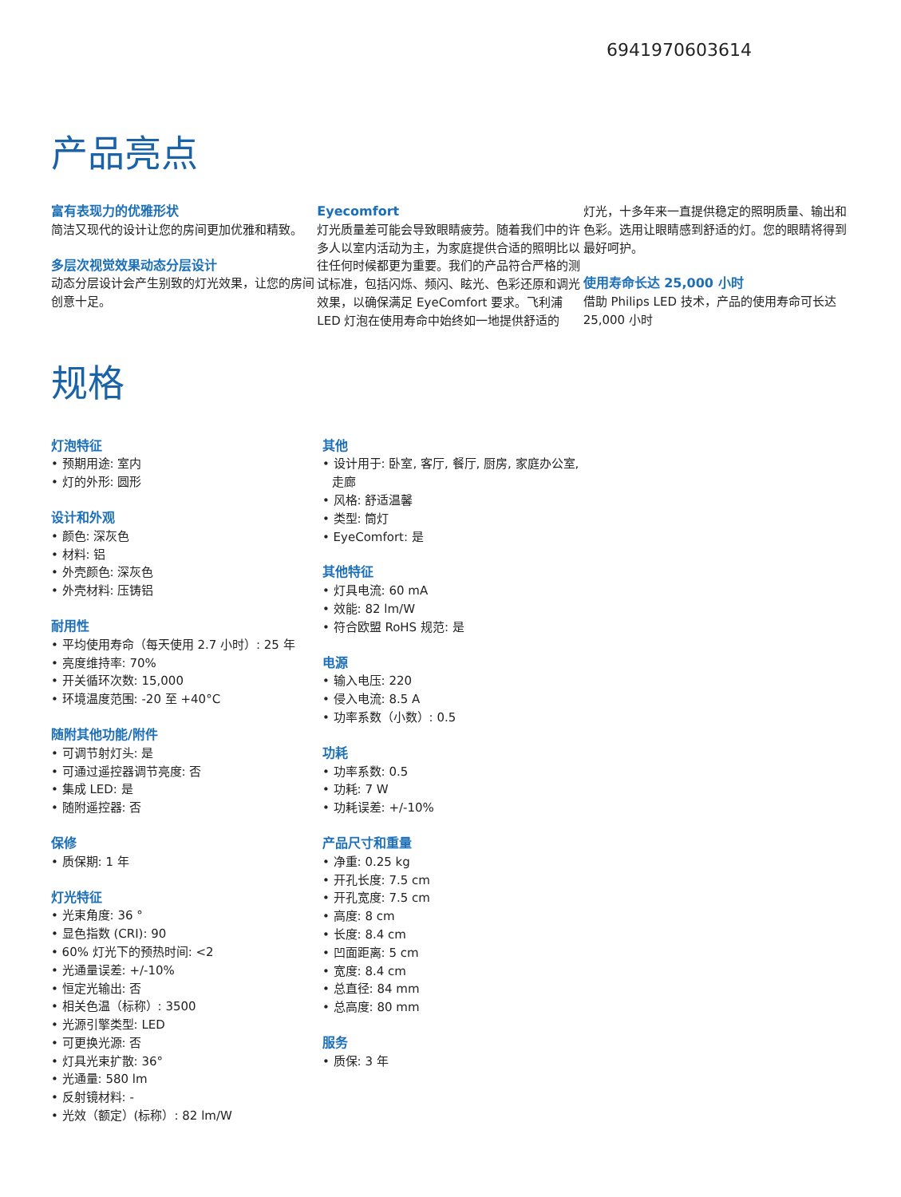6941970603614
产品亮点
富有表现力的优雅形状
简洁又现代的设计让您的房间更加优雅和精致。
多层次视觉效果动态分层设计
动态分层设计会产生别致的灯光效果，让您的房间创意十足。
Eyecomfort
灯光质量差可能会导致眼睛疲劳。随着我们中的许多人以室内活动为主，为家庭提供合适的照明比以往任何时候都更为重要。我们的产品符合严格的测试标准，包括闪烁、频闪、眩光、色彩还原和调光效果，以确保满足 EyeComfort 要求。飞利浦 LED 灯泡在使用寿命中始终如一地提供舒适的
灯光，十多年来一直提供稳定的照明质量、输出和色彩。选用让眼睛感到舒适的灯。您的眼睛将得到最好呵护。
使用寿命长达 25,000 小时
借助 Philips LED 技术，产品的使用寿命可长达 25,000 小时
规格
灯泡特征
• 预期用途: 室内
• 灯的外形: 圆形
设计和外观
• 颜色: 深灰色
• 材料: 铝
• 外壳颜色: 深灰色
• 外壳材料: 压铸铝
耐用性
• 平均使用寿命（每天使用 2.7 小时）: 25 年
• 亮度维持率: 70%
• 开关循环次数: 15,000
• 环境温度范围: -20 至 +40°C
随附其他功能/附件
• 可调节射灯头: 是
• 可通过遥控器调节亮度: 否
• 集成 LED: 是
• 随附遥控器: 否
保修
• 质保期: 1 年
灯光特征
• 光束角度: 36 °
• 显色指数 (CRI): 90
• 60% 灯光下的预热时间: <2
• 光通量误差: +/-10%
• 恒定光输出: 否
• 相关色温（标称）: 3500
• 光源引擎类型: LED
• 可更换光源: 否
• 灯具光束扩散: 36°
• 光通量: 580 lm
• 反射镜材料: -
• 光效（额定）(标称）: 82 lm/W
其他
• 设计用于: 卧室, 客厅, 餐厅, 厨房, 家庭办公室, 走廊
• 风格: 舒适温馨
• 类型: 筒灯
• EyeComfort: 是
其他特征
• 灯具电流: 60 mA
• 效能: 82 lm/W
• 符合欧盟 RoHS 规范: 是
电源
• 输入电压: 220
• 侵入电流: 8.5 A
• 功率系数（小数）: 0.5
功耗
• 功率系数: 0.5
• 功耗: 7 W
• 功耗误差: +/-10%
产品尺寸和重量
• 净重: 0.25 kg
• 开孔长度: 7.5 cm
• 开孔宽度: 7.5 cm
• 高度: 8 cm
• 长度: 8.4 cm
• 凹面距离: 5 cm
• 宽度: 8.4 cm
• 总直径: 84 mm
• 总高度: 80 mm
服务
• 质保: 3 年